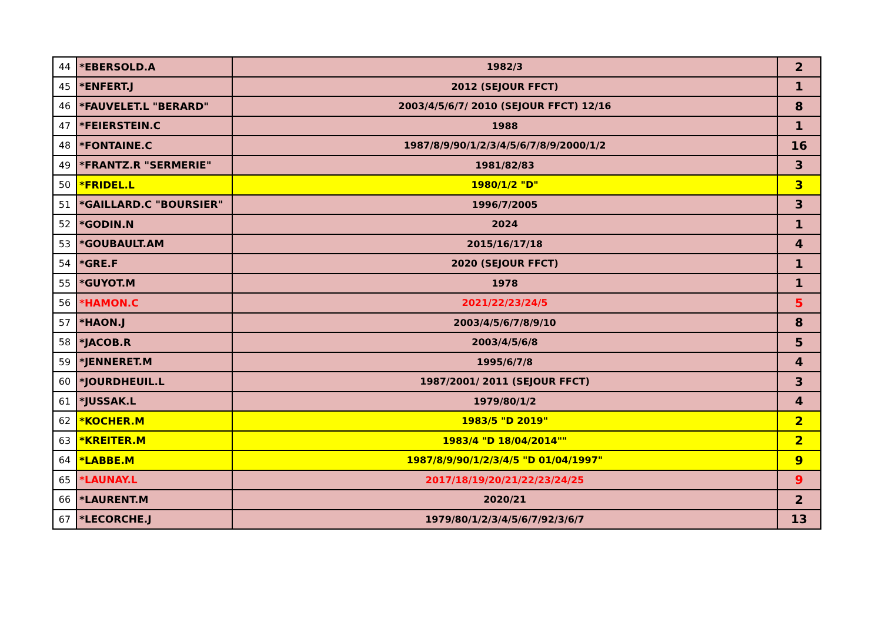| 44 | *EBERSOLD.A | 1982/3 | 2 |
| 45 | *ENFERT.J | 2012 (SEJOUR FFCT) | 1 |
| 46 | *FAUVELET.L "BERARD" | 2003/4/5/6/7/ 2010 (SEJOUR FFCT) 12/16 | 8 |
| 47 | *FEIERSTEIN.C | 1988 | 1 |
| 48 | *FONTAINE.C | 1987/8/9/90/1/2/3/4/5/6/7/8/9/2000/1/2 | 16 |
| 49 | *FRANTZ.R "SERMERIE" | 1981/82/83 | 3 |
| 50 | *FRIDEL.L | 1980/1/2 "D" | 3 |
| 51 | *GAILLARD.C "BOURSIER" | 1996/7/2005 | 3 |
| 52 | *GODIN.N | 2024 | 1 |
| 53 | *GOUBAULT.AM | 2015/16/17/18 | 4 |
| 54 | *GRE.F | 2020 (SEJOUR FFCT) | 1 |
| 55 | *GUYOT.M | 1978 | 1 |
| 56 | *HAMON.C | 2021/22/23/24/5 | 5 |
| 57 | *HAON.J | 2003/4/5/6/7/8/9/10 | 8 |
| 58 | *JACOB.R | 2003/4/5/6/8 | 5 |
| 59 | *JENNERET.M | 1995/6/7/8 | 4 |
| 60 | *JOURDHEUIL.L | 1987/2001/ 2011 (SEJOUR FFCT) | 3 |
| 61 | *JUSSAK.L | 1979/80/1/2 | 4 |
| 62 | *KOCHER.M | 1983/5 "D 2019" | 2 |
| 63 | *KREITER.M | 1983/4 "D 18/04/2014"" | 2 |
| 64 | *LABBE.M | 1987/8/9/90/1/2/3/4/5 "D 01/04/1997" | 9 |
| 65 | *LAUNAY.L | 2017/18/19/20/21/22/23/24/25 | 9 |
| 66 | *LAURENT.M | 2020/21 | 2 |
| 67 | *LECORCHE.J | 1979/80/1/2/3/4/5/6/7/92/3/6/7 | 13 |